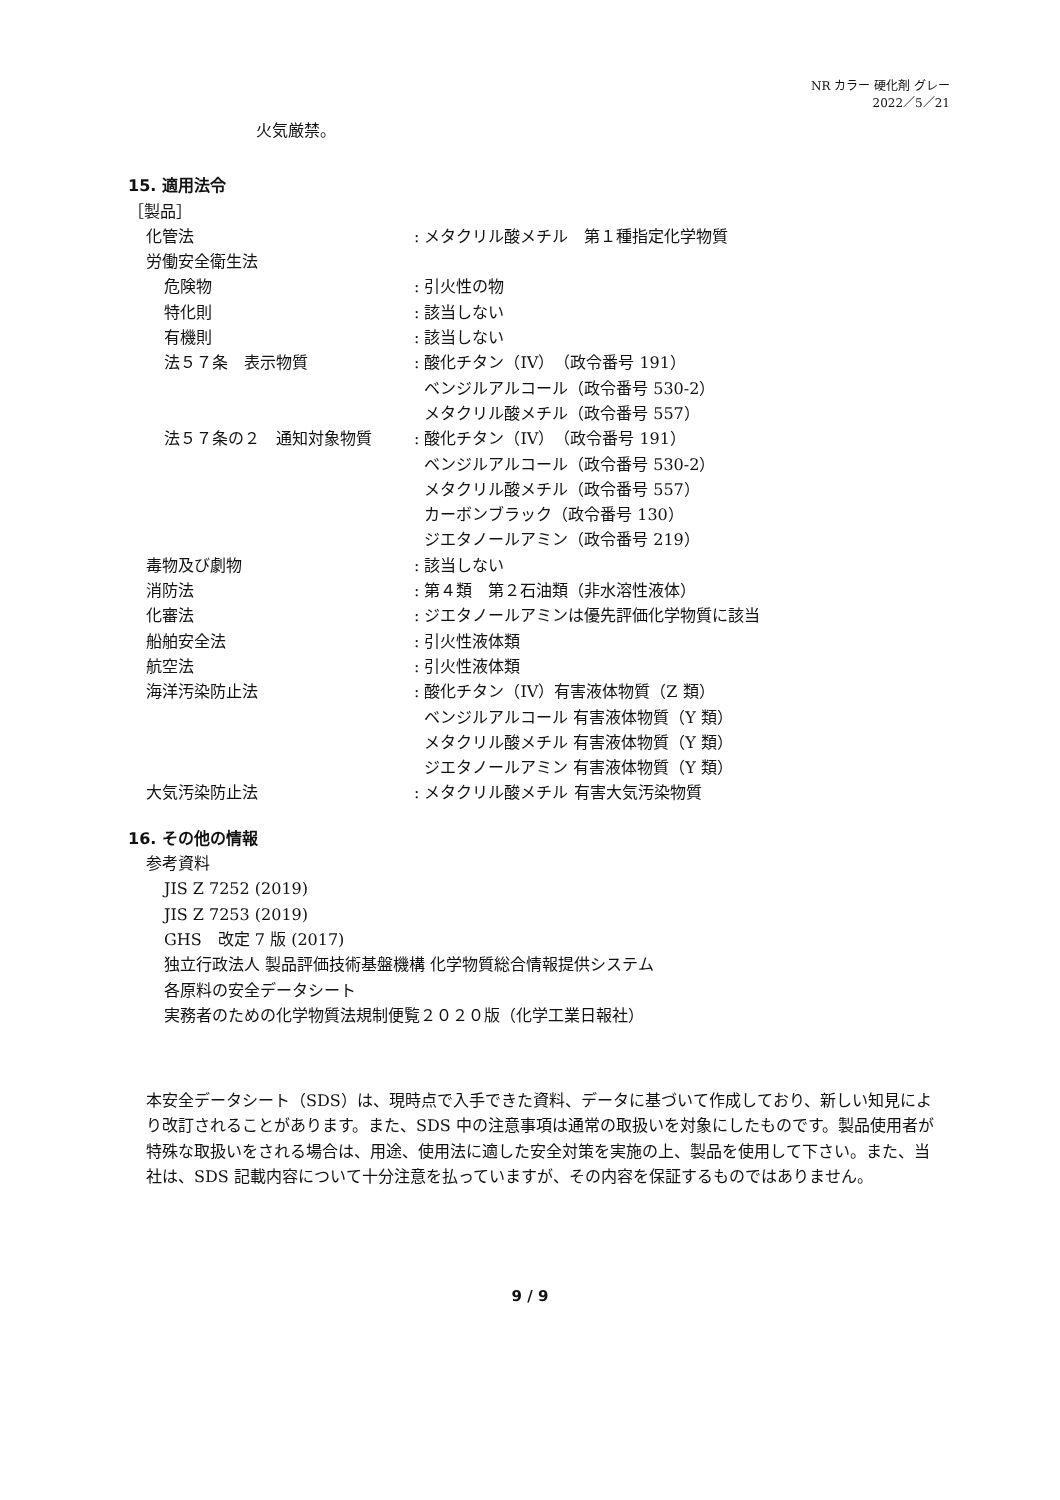NR カラー 硬化剤 グレー
2022／5／21
火気厳禁。
15. 適用法令
［製品］
化管法 : メタクリル酸メチル　第１種指定化学物質
労働安全衛生法
危険物 : 引火性の物
特化則 : 該当しない
有機則 : 該当しない
法５７条　表示物質 : 酸化チタン（IV）（政令番号 191）
ベンジルアルコール（政令番号 530-2）
メタクリル酸メチル（政令番号 557）
法５７条の２　通知対象物質 : 酸化チタン（IV）（政令番号 191）
ベンジルアルコール（政令番号 530-2）
メタクリル酸メチル（政令番号 557）
カーボンブラック（政令番号 130）
ジエタノールアミン（政令番号 219）
毒物及び劇物 : 該当しない
消防法 : 第４類　第２石油類（非水溶性液体）
化審法 : ジエタノールアミンは優先評価化学物質に該当
船舶安全法 : 引火性液体類
航空法 : 引火性液体類
海洋汚染防止法 : 酸化チタン（IV）有害液体物質（Z 類）
ベンジルアルコール 有害液体物質（Y 類）
メタクリル酸メチル 有害液体物質（Y 類）
ジエタノールアミン 有害液体物質（Y 類）
大気汚染防止法 : メタクリル酸メチル 有害大気汚染物質
16. その他の情報
参考資料
JIS Z 7252 (2019)
JIS Z 7253 (2019)
GHS　改定 7 版 (2017)
独立行政法人 製品評価技術基盤機構 化学物質総合情報提供システム
各原料の安全データシート
実務者のための化学物質法規制便覧２０２０版（化学工業日報社）
本安全データシート（SDS）は、現時点で入手できた資料、データに基づいて作成しており、新しい知見により改訂されることがあります。また、SDS 中の注意事項は通常の取扱いを対象にしたものです。製品使用者が特殊な取扱いをされる場合は、用途、使用法に適した安全対策を実施の上、製品を使用して下さい。また、当社は、SDS 記載内容について十分注意を払っていますが、その内容を保証するものではありません。
9 / 9